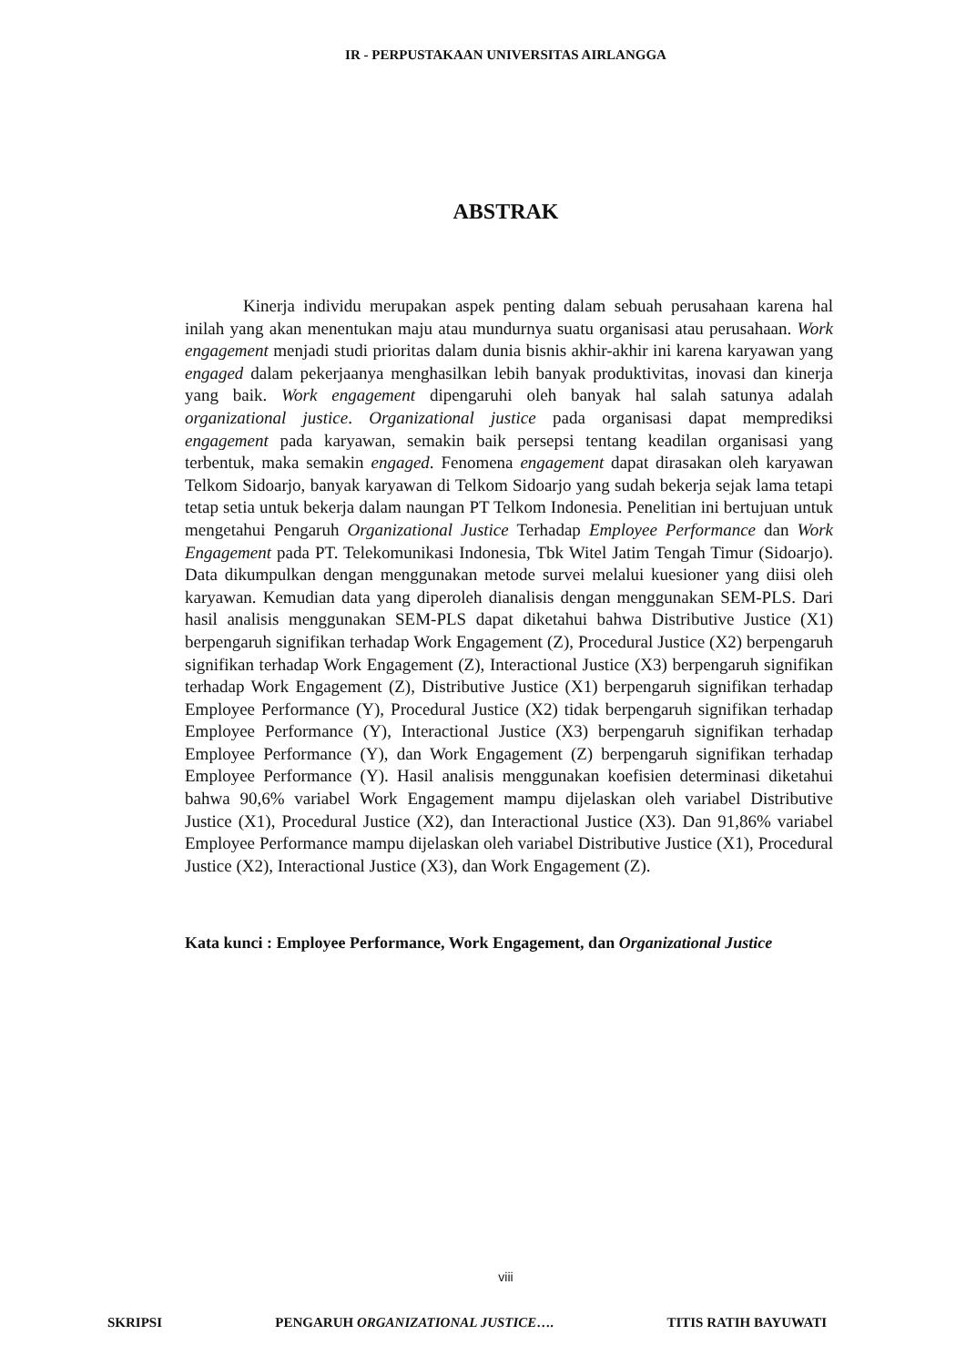IR - PERPUSTAKAAN UNIVERSITAS AIRLANGGA
ABSTRAK
Kinerja individu merupakan aspek penting dalam sebuah perusahaan karena hal inilah yang akan menentukan maju atau mundurnya suatu organisasi atau perusahaan. Work engagement menjadi studi prioritas dalam dunia bisnis akhir-akhir ini karena karyawan yang engaged dalam pekerjaanya menghasilkan lebih banyak produktivitas, inovasi dan kinerja yang baik. Work engagement dipengaruhi oleh banyak hal salah satunya adalah organizational justice. Organizational justice pada organisasi dapat memprediksi engagement pada karyawan, semakin baik persepsi tentang keadilan organisasi yang terbentuk, maka semakin engaged. Fenomena engagement dapat dirasakan oleh karyawan Telkom Sidoarjo, banyak karyawan di Telkom Sidoarjo yang sudah bekerja sejak lama tetapi tetap setia untuk bekerja dalam naungan PT Telkom Indonesia. Penelitian ini bertujuan untuk mengetahui Pengaruh Organizational Justice Terhadap Employee Performance dan Work Engagement pada PT. Telekomunikasi Indonesia, Tbk Witel Jatim Tengah Timur (Sidoarjo). Data dikumpulkan dengan menggunakan metode survei melalui kuesioner yang diisi oleh karyawan. Kemudian data yang diperoleh dianalisis dengan menggunakan SEM-PLS. Dari hasil analisis menggunakan SEM-PLS dapat diketahui bahwa Distributive Justice (X1) berpengaruh signifikan terhadap Work Engagement (Z), Procedural Justice (X2) berpengaruh signifikan terhadap Work Engagement (Z), Interactional Justice (X3) berpengaruh signifikan terhadap Work Engagement (Z), Distributive Justice (X1) berpengaruh signifikan terhadap Employee Performance (Y), Procedural Justice (X2) tidak berpengaruh signifikan terhadap Employee Performance (Y), Interactional Justice (X3) berpengaruh signifikan terhadap Employee Performance (Y), dan Work Engagement (Z) berpengaruh signifikan terhadap Employee Performance (Y). Hasil analisis menggunakan koefisien determinasi diketahui bahwa 90,6% variabel Work Engagement mampu dijelaskan oleh variabel Distributive Justice (X1), Procedural Justice (X2), dan Interactional Justice (X3). Dan 91,86% variabel Employee Performance mampu dijelaskan oleh variabel Distributive Justice (X1), Procedural Justice (X2), Interactional Justice (X3), dan Work Engagement (Z).
Kata kunci : Employee Performance, Work Engagement, dan Organizational Justice
viii
SKRIPSI PENGARUH ORGANIZATIONAL JUSTICE…. TITIS RATIH BAYUWATI